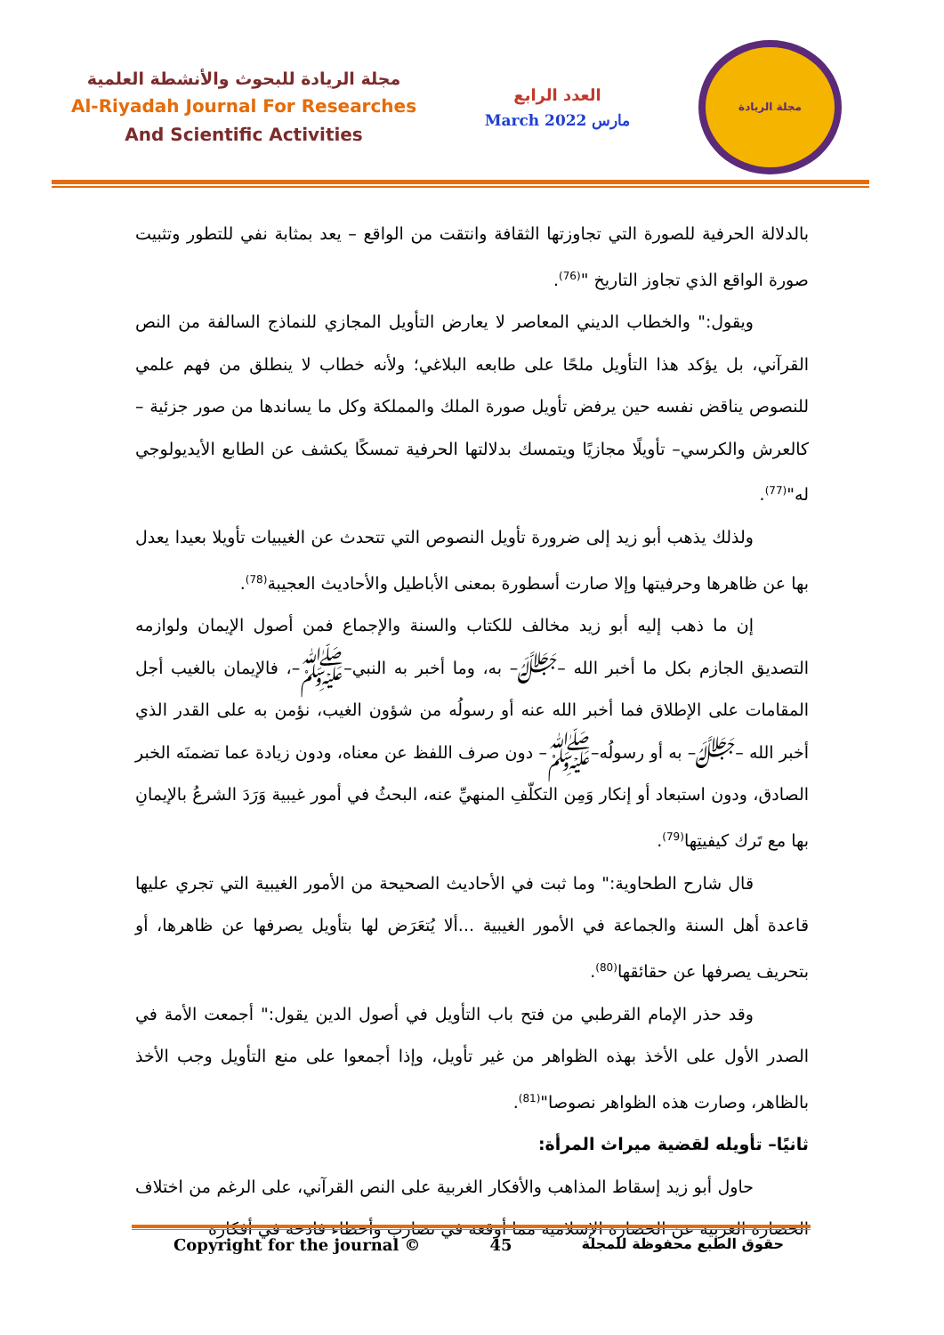مجلة الريادة للبحوث والأنشطة العلمية
Al-Riyadah Journal For Researches
And Scientific Activities
العدد الرابع
March 2022 مارس
مجلة الريادة
بالدلالة الحرفية للصورة التي تجاوزتها الثقافة وانتقت من الواقع – يعد بمثابة نفي للتطور وتثبيت صورة الواقع الذي تجاوز التاريخ "<sup>(76)</sup>.
ويقول:" والخطاب الديني المعاصر لا يعارض التأويل المجازي للنماذج السالفة من النص القرآني، بل يؤكد هذا التأويل ملحًا على طابعه البلاغي؛ ولأنه خطاب لا ينطلق من فهم علمي للنصوص يناقض نفسه حين يرفض تأويل صورة الملك والمملكة وكل ما يساندها من صور جزئية – كالعرش والكرسي– تأويلًا مجازيًا ويتمسك بدلالتها الحرفية تمسكًا يكشف عن الطابع الأيديولوجي له"<sup>(77)</sup>.
ولذلك يذهب أبو زيد إلى ضرورة تأويل النصوص التي تتحدث عن الغيبيات تأويلا بعيدا يعدل بها عن ظاهرها وحرفيتها وإلا صارت أسطورة بمعنى الأباطيل والأحاديث العجيبة<sup>(78)</sup>.
إن ما ذهب إليه أبو زيد مخالف للكتاب والسنة والإجماع فمن أصول الإيمان ولوازمه التصديق الجازم بكل ما أخبر الله –ﷻ– به، وما أخبر به النبي–ﷺ–، فالإيمان بالغيب أجل المقامات على الإطلاق فما أخبر الله عنه أو رسولُه من شؤون الغيب، نؤمن به على القدر الذي أخبر الله –ﷻ– به أو رسولُه–ﷺ– دون صرف اللفظ عن معناه، ودون زيادة عما تضمنَه الخبر الصادق، ودون استبعاد أو إنكار وَمِن التكلّفِ المنهيِّ عنه، البحثُ في أمور غيبية وَرَدَ الشرعُ بالإيمانِ بها مع تَرك كيفيتِها<sup>(79)</sup>.
قال شارح الطحاوية:" وما ثبت في الأحاديث الصحيحة من الأمور الغيبية التي تجري عليها قاعدة أهل السنة والجماعة في الأمور الغيبية ...ألا يُتعَرَض لها بتأويل يصرفها عن ظاهرها، أو بتحريف يصرفها عن حقائقها<sup>(80)</sup>.
وقد حذر الإمام القرطبي من فتح باب التأويل في أصول الدين يقول:" أجمعت الأمة في الصدر الأول على الأخذ بهذه الظواهر من غير تأويل، وإذا أجمعوا على منع التأويل وجب الأخذ بالظاهر، وصارت هذه الظواهر نصوصا"<sup>(81)</sup>.
ثانيًا– تأويله لقضية ميراث المرأة:
حاول أبو زيد إسقاط المذاهب والأفكار الغربية على النص القرآني، على الرغم من اختلاف الحضارة الغربية عن الحضارة الإسلامية مما أوقعه في تضارب وأخطاء فادحة في أفكاره
Copyright for the journal © 45 حقوق الطبع محفوظة للمجلة